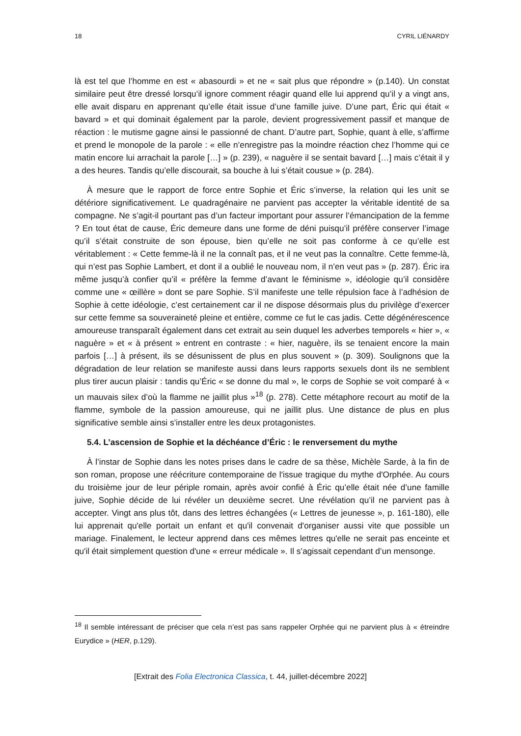18 CYRIL LIÉNARDY
là est tel que l’homme en est « abasourdi » et ne « sait plus que répondre » (p.140). Un constat similaire peut être dressé lorsqu’il ignore comment réagir quand elle lui apprend qu’il y a vingt ans, elle avait disparu en apprenant qu’elle était issue d’une famille juive. D’une part, Éric qui était « bavard » et qui dominait également par la parole, devient progressivement passif et manque de réaction : le mutisme gagne ainsi le passionné de chant. D’autre part, Sophie, quant à elle, s’affirme et prend le monopole de la parole : « elle n’enregistre pas la moindre réaction chez l’homme qui ce matin encore lui arrachait la parole […] » (p. 239), « naguère il se sentait bavard […] mais c’était il y a des heures. Tandis qu’elle discourait, sa bouche à lui s’était cousue » (p. 284).
À mesure que le rapport de force entre Sophie et Éric s’inverse, la relation qui les unit se détériore significativement. Le quadragénaire ne parvient pas accepter la véritable identité de sa compagne. Ne s’agit-il pourtant pas d’un facteur important pour assurer l’émancipation de la femme ? En tout état de cause, Éric demeure dans une forme de déni puisqu’il préfère conserver l’image qu’il s’était construite de son épouse, bien qu’elle ne soit pas conforme à ce qu’elle est véritablement : « Cette femme-là il ne la connaît pas, et il ne veut pas la connaître. Cette femme-là, qui n’est pas Sophie Lambert, et dont il a oublié le nouveau nom, il n’en veut pas » (p. 287). Éric ira même jusqu’à confier qu’il « préfère la femme d’avant le féminisme », idéologie qu’il considère comme une « œillère » dont se pare Sophie. S’il manifeste une telle répulsion face à l’adhésion de Sophie à cette idéologie, c’est certainement car il ne dispose désormais plus du privilège d’exercer sur cette femme sa souveraineté pleine et entière, comme ce fut le cas jadis. Cette dégénérescence amoureuse transparaît également dans cet extrait au sein duquel les adverbes temporels « hier », « naguère » et « à présent » entrent en contraste : « hier, naguère, ils se tenaient encore la main parfois […] à présent, ils se désunissent de plus en plus souvent » (p. 309). Soulignons que la dégradation de leur relation se manifeste aussi dans leurs rapports sexuels dont ils ne semblent plus tirer aucun plaisir : tandis qu’Éric « se donne du mal », le corps de Sophie se voit comparé à « un mauvais silex d’où la flamme ne jaillit plus »<sup>18</sup> (p. 278). Cette métaphore recourt au motif de la flamme, symbole de la passion amoureuse, qui ne jaillit plus. Une distance de plus en plus significative semble ainsi s’installer entre les deux protagonistes.
5.4. L’ascension de Sophie et la déchéance d’Éric : le renversement du mythe
À l’instar de Sophie dans les notes prises dans le cadre de sa thèse, Michèle Sarde, à la fin de son roman, propose une réécriture contemporaine de l'issue tragique du mythe d'Orphée. Au cours du troisième jour de leur périple romain, après avoir confié à Éric qu’elle était née d’une famille juive, Sophie décide de lui révéler un deuxième secret. Une révélation qu’il ne parvient pas à accepter. Vingt ans plus tôt, dans des lettres échangées (« Lettres de jeunesse », p. 161-180), elle lui apprenait qu'elle portait un enfant et qu'il convenait d'organiser aussi vite que possible un mariage. Finalement, le lecteur apprend dans ces mêmes lettres qu'elle ne serait pas enceinte et qu'il était simplement question d'une « erreur médicale ». Il s’agissait cependant d’un mensonge.
<sup>18</sup> Il semble intéressant de préciser que cela n’est pas sans rappeler Orphée qui ne parvient plus à « étreindre Eurydice » (HER, p.129).
[Extrait des Folia Electronica Classica, t. 44, juillet-décembre 2022]